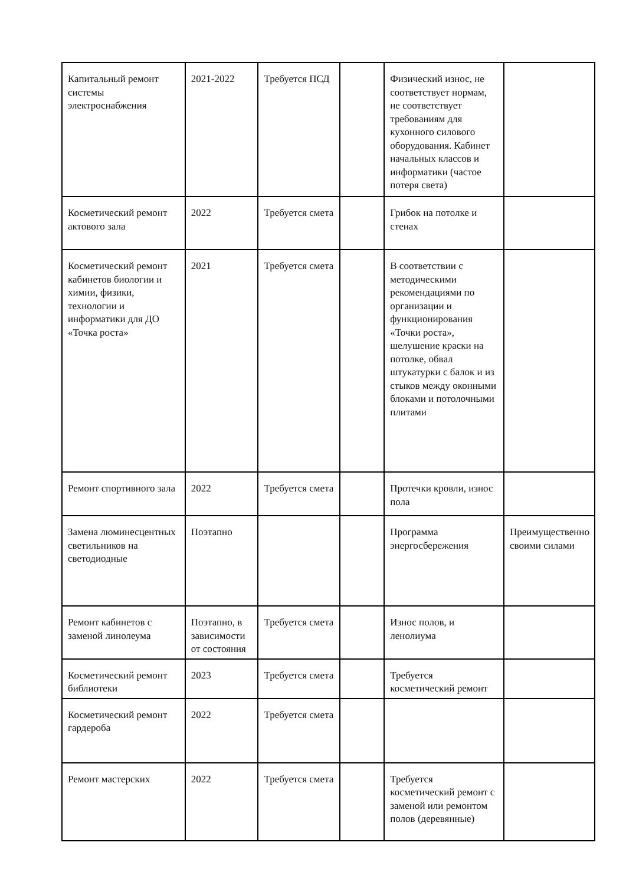| Капитальный ремонт системы электроснабжения | 2021-2022 | Требуется ПСД | | Физический износ, не соответствует нормам, не соответствует требованиям для кухонного силового оборудования. Кабинет начальных классов и информатики (частое потеря света) | |
| Косметический ремонт актового зала | 2022 | Требуется смета | | Грибок на потолке и стенах | |
| Косметический ремонт кабинетов биологии и химии, физики, технологии и информатики для ДО «Точка роста» | 2021 | Требуется смета | | В соответствии с методическими рекомендациями по организации и функционирования «Точки роста», шелушение краски на потолке, обвал штукатурки с балок и из стыков между оконными блоками и потолочными плитами | |
| Ремонт спортивного зала | 2022 | Требуется смета | | Протечки кровли, износ пола | |
| Замена люминесцентных светильников на светодиодные | Поэтапно | | | Программа энергосбережения | Преимущественно своими силами |
| Ремонт кабинетов с заменой линолеума | Поэтапно, в зависимости от состояния | Требуется смета | | Износ полов, и ленолиума | |
| Косметический ремонт библиотеки | 2023 | Требуется смета | | Требуется косметический ремонт | |
| Косметический ремонт гардероба | 2022 | Требуется смета | | | |
| Ремонт мастерских | 2022 | Требуется смета | | Требуется косметический ремонт с заменой или ремонтом полов (деревянные) | |